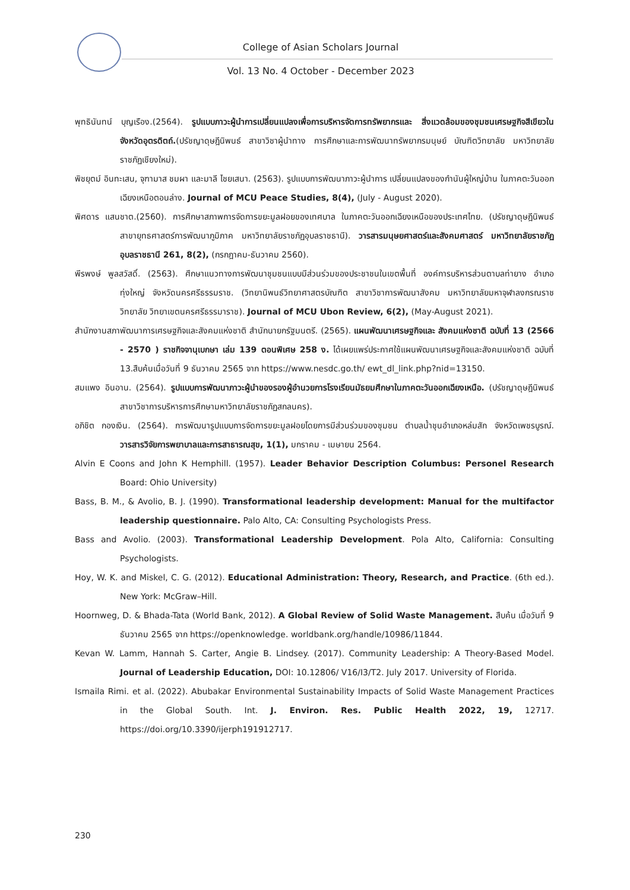College of Asian Scholars Journal
Vol. 13 No. 4 October - December 2023
พุทธินันทน์ บุญเรือง.(2564). รูปแบบภาวะผู้นำการเปลี่ยนแปลงเพื่อการบริหารจัดการทรัพยากรและ สิ่งแวดล้อมของชุมชนเศรษฐกิจสีเขียวในจังหวัดอุตรดิตถ์.(ปรัชญาดุษฎีนิพนธ์ สาขาวิชาผู้นำทาง การศึกษาและการพัฒนาทรัพยากรมนุษย์ บัณฑิตวิทยาลัย มหาวิทยาลัยราชภัฏเชียงใหม่).
พิชยุตม์ อินทะเสน, จุฑามาส ชมผา และมาลี ไชยเสนา. (2563). รูปแบบการพัฒนาภาวะผู้นำการ เปลี่ยนแปลงของกำนันผู้ใหญ่บ้าน ในภาคตะวันออกเฉียงเหนือตอนล่าง. Journal of MCU Peace Studies, 8(4), (July - August 2020).
พิศดาร แสนชาต.(2560). การศึกษาสภาพการจัดการขยะมูลฝอยของเทศบาล ในภาคตะวันออกเฉียงเหนือของประเทศไทย. (ปรัชญาดุษฎีนิพนธ์ สาขายุทธศาสตร์การพัฒนาภูมิภาค มหาวิทยาลัยราชภัฏอุบลราชธานี). วารสารมนุษยศาสตร์และสังคมศาสตร์ มหาวิทยาลัยราชภัฏอุบลราชธานี 261, 8(2), (กรกฎาคม-ธันวาคม 2560).
พีรพงษ์ พูลสวัสดิ์. (2563). ศึกษาแนวทางการพัฒนาชุมชนแบบมีส่วนร่วมของประชาชนในเขตพื้นที่ องค์การบริหารส่วนตาบลท่ายาง อำเภอทุ่งใหญ่ จังหวัดนครศรีธรรมราช. (วิทยานิพนธ์วิทยาศาสตรบัณฑิต สาขาวิชาการพัฒนาสังคม มหาวิทยาลัยมหาจุฬาลงกรณราชวิทยาลัย วิทยาเขตนครศรีธรรมาราช). Journal of MCU Ubon Review, 6(2), (May-August 2021).
สำนักงานสภาพัฒนาการเศรษฐกิจและสังคมแห่งชาติ สำนักนายกรัฐมนตรี. (2565). แผนพัฒนาเศรษฐกิจและ สังคมแห่งชาติ ฉบับที่ 13 (2566 - 2570 ) ราชกิจจานุเบกษา เล่ม 139 ตอนพิเศษ 258 ง. ได้เผยแพร่ประกาศใช้แผนพัฒนาเศรษฐกิจและสังคมแห่งชาติ ฉบับที่ 13.สืบค้นเมื่อวันที่ 9 ธันวาคม 2565 จาก https://www.nesdc.go.th/ ewt_dl_link.php?nid=13150.
สมแพง อินอาน. (2564). รูปแบบการพัฒนาภาวะผู้นำของรองผู้อำนวยการโรงเรียนมัธยมศึกษาในภาคตะวันออกเฉียงเหนือ. (ปรัชญาดุษฎีนิพนธ์ สาขาวิชาการบริหารการศึกษามหาวิทยาลัยราชภัฏสกลนคร).
อภิชิต กองเงิน. (2564). การพัฒนารูปแบบการจัดการขยะมูลฝอยโดยการมีส่วนร่วมของชุมชน ตำบลน้ำชุนอำเภอหล่มสัก จังหวัดเพชรบูรณ์. วารสารวิจัยการพยาบาลและการสาธารณสุข, 1(1), มกราคม - เมษายน 2564.
Alvin E Coons and John K Hemphill. (1957). Leader Behavior Description Columbus: Personel Research Board: Ohio University)
Bass, B. M., & Avolio, B. J. (1990). Transformational leadership development: Manual for the multifactor leadership questionnaire. Palo Alto, CA: Consulting Psychologists Press.
Bass and Avolio. (2003). Transformational Leadership Development. Pola Alto, California: Consulting Psychologists.
Hoy, W. K. and Miskel, C. G. (2012). Educational Administration: Theory, Research, and Practice. (6th ed.). New York: McGraw–Hill.
Hoornweg, D. & Bhada-Tata (World Bank, 2012). A Global Review of Solid Waste Management. สืบค้น เมื่อวันที่ 9 ธันวาคม 2565 จาก https://openknowledge. worldbank.org/handle/10986/11844.
Kevan W. Lamm, Hannah S. Carter, Angie B. Lindsey. (2017). Community Leadership: A Theory-Based Model. Journal of Leadership Education, DOI: 10.12806/ V16/I3/T2. July 2017. University of Florida.
Ismaila Rimi. et al. (2022). Abubakar Environmental Sustainability Impacts of Solid Waste Management Practices in the Global South. Int. J. Environ. Res. Public Health 2022, 19, 12717. https://doi.org/10.3390/ijerph191912717.
230